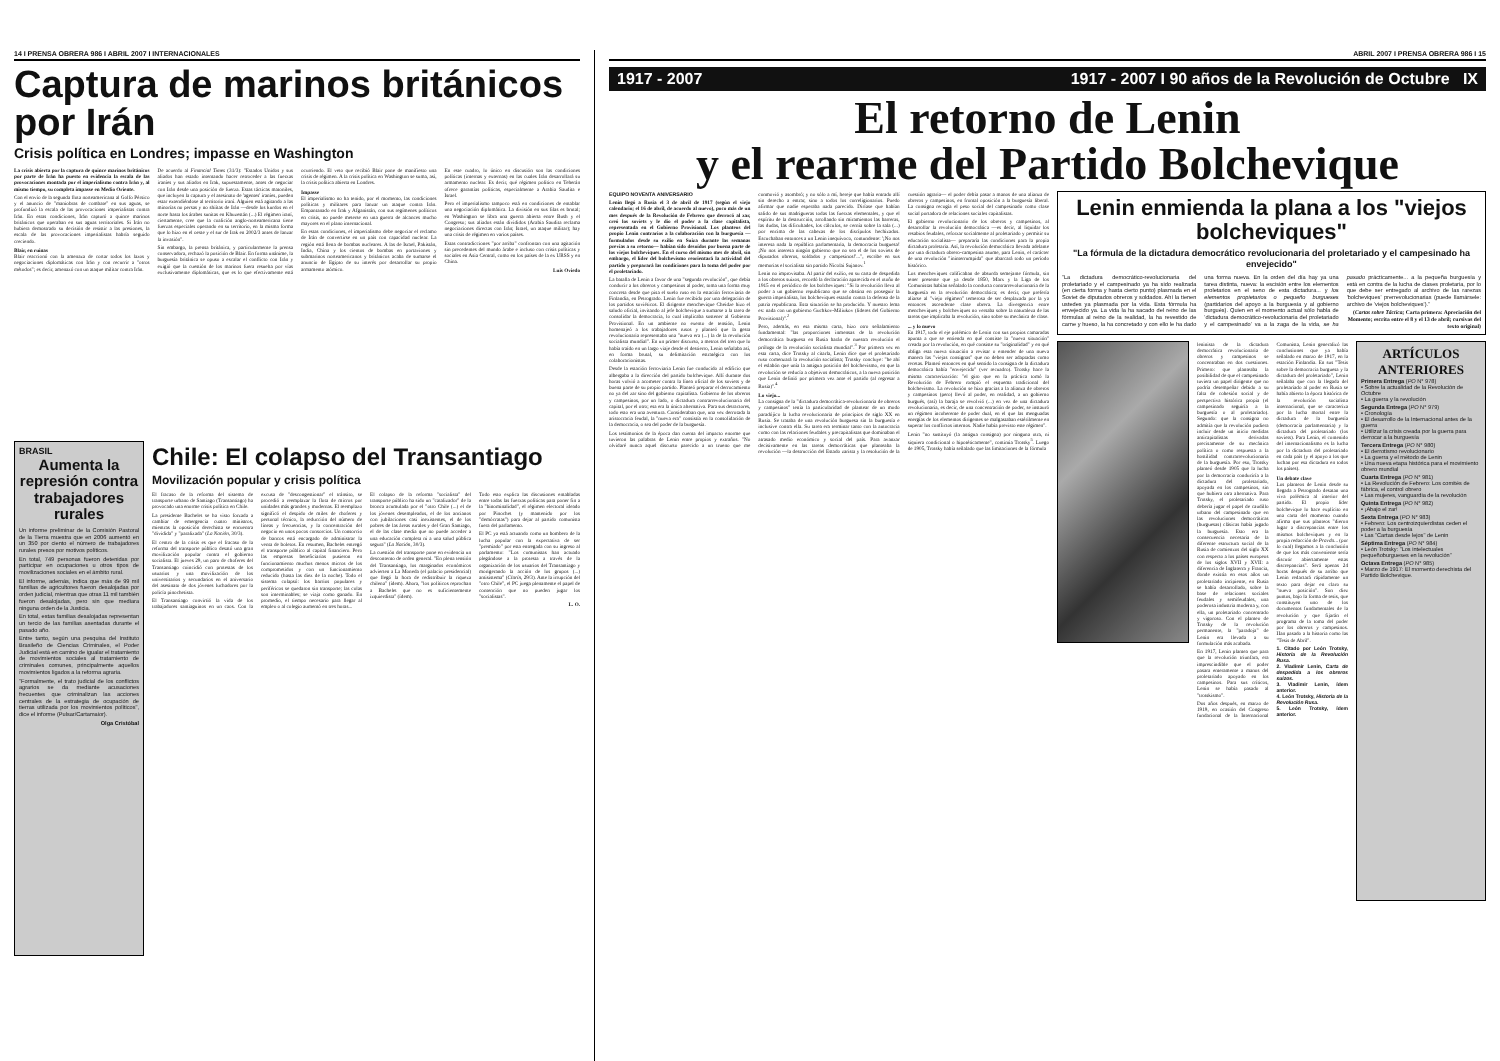14 I PRENSA OBRERA 986 I ABRIL 2007 I INTERNACIONALES
Captura de marinos británicos por Irán
Crisis política en Londres; impasse en Washington
La crisis abierta por la captura de quince marinos británicos por parte de Irán ha puesto en evidencia la escala de las provocaciones montada por el imperialismo contra Irán y, al mismo tiempo, su completa impasse en Medio Oriente.
Con el envío de la segunda flota norteamericana al Golfo Pérsico y el anuncio de "maniobras de combate" en sus aguas, se profundizó la escala de las provocaciones imperialistas contra Irán. En estas condiciones, Irán capturó a quince marinos británicos que operaban en sus aguas territoriales. Si Irán no hubiera demostrado su decisión de resistir a las presiones, la escala de las provocaciones imperialistas habría seguido creciendo.
Blair, en ruinas
Blair reaccionó con la amenaza de cortar todos los lazos y negociaciones diplomáticas con Irán y con recurrir a "otros métodos"; es decir, amenazó con un ataque militar contra Irán.
De acuerdo al Financial Times (31/3): "Estados Unidos y sus aliados han estado intentando hacer retroceder a las fuerzas iraníes y sus aliados en Irak, supuestamente, antes de negociar con Irán desde una posición de fuerza. Estas tácticas matoniles, que incluyen la captura y el asesinato de 'agentes' iraníes, pueden estar extendiéndose al territorio iraní. Alguien está agitando a las minorías no persas y no shiítas de Irán —desde los kurdos en el norte hasta los árabes sunitas en Khuzestán (...) El régimen iraní, ciertamente, cree que la coalición anglo-norteamericana tiene fuerzas especiales operando en su territorio, en la misma forma que lo hizo en el oeste y el sur de Irak en 2002/3 antes de lanzar la invasión".
Sin embargo, la prensa británica, y particularmente la prensa conservadora, rechazó la posición de Blair. En forma unánime, la burguesía británica se opuso a escalar el conflicto con Irán y exigió que la cuestión de los marinos fuera resuelta por vías exclusivamente diplomáticas, que es lo que efectivamente está ocurriendo. El veto que recibió Blair pone de manifiesto una crisis de régimen. A la crisis política en Washington se suma, así, la crisis política abierta en Londres.
Impasse
El imperialismo no ha tenido, por el momento, las condiciones políticas y militares para lanzar un ataque contra Irán. Empantanado en Irak y Afganistán, con sus regímenes políticos en crisis, no puede meterse en una guerra de alcances mucho mayores en el plano internacional.
En estas condiciones, el imperialismo debe negociar el reclamo de Irán de convertirse en un país con capacidad nuclear. La región está llena de bombas nucleares. A las de Israel, Pakistán, India, China y los cientos de bombas en portaviones y submarinos norteamericanos y británicos acaba de sumarse el anuncio de Egipto de su interés por desarrollar su propio armamento atómico.
En este cuadro, lo único en discusión son las condiciones políticas (internas y externas) en las cuales Irán desarrollará su armamento nuclear. Es decir, qué régimen político en Teherán ofrece garantías políticas, especialmente a Arabia Saudita e Israel.
Pero el imperialismo tampoco está en condiciones de entablar una negociación diplomática. La división en sus filas es brutal; en Washington se libra una guerra abierta entre Bush y el Congreso; sus aliados están divididos (Arabia Saudita reclama negociaciones directas con Irán; Israel, un ataque militar); hay una crisis de régimen en varios países.
Estas contradicciones "por arriba" confrontan con una agitación sin precedentes del mundo árabe e incluso con crisis políticas y sociales en Asia Central, como en los países de la ex URSS y en China.
Luis Oviedo
BRASIL
Aumenta la represión contra trabajadores rurales
Un informe preliminar de la Comisión Pastoral de la Tierra muestra que en 2006 aumentó en un 350 por ciento el número de trabajadores rurales presos por motivos políticos.
En total, 749 personas fueron detenidas por participar en ocupaciones u otros tipos de movilizaciones sociales en el ámbito rural.
El informe, además, indica que más de 99 mil familias de agricultores fueron desalojadas por orden judicial, mientras que otras 11 mil también fueron desalojadas, pero sin que mediara ninguna orden de la Justicia.
En total, estas familias desalojadas representan un tercio de las familias asentadas durante el pasado año.
Entre tanto, según una pesquisa del Instituto Brasileño de Ciencias Criminales, el Poder Judicial está en camino de igualar el tratamiento de movimientos sociales al tratamiento de criminales comunes, principalmente aquellos movimientos ligados a la reforma agraria.
"Formalmente, el trato judicial de los conflictos agrarios se da mediante acusaciones frecuentes que criminalizan las acciones centrales de la estrategia de ocupación de tierras utilizada por los movimientos políticos", dice el informe (Pulsar/Cartamaior).
Olga Cristóbal
Chile: El colapso del Transantiago
Movilización popular y crisis política
El fracaso de la reforma del sistema de transporte urbano de Santiago (Transantiago) ha provocado una enorme crisis política en Chile.
La presidente Bachelet se ha visto forzada a cambiar de emergencia cuatro ministros, mientras la oposición derechista se encuentra "dividida" y "paralizada" (La Nación, 30/3).
El centro de la crisis es que el fracaso de la reforma del transporte público desató una gran movilización popular contra el gobierno socialista. El jueves 29, un paro de choferes del Transantiago coincidió con protestas de los usuarios y una movilización de los universitarios y secundarios en el aniversario del asesinato de dos jóvenes luchadores por la policía pinochetista.
El Transantiago convirtió la vida de los trabajadores santiaguinos en un caos. Con la excusa de "descongestionar" el tránsito, se procedió a reemplazar la flota de micros por unidades más grandes y modernas. El reemplazo significó el despido de miles de choferes y personal técnico, la reducción del número de líneas y frecuencias, y la concentración del negocio en unos pocos consorcios. Un consorcio de bancos está encargado de administrar la venta de boletos. En resumen, Bachelet entregó el transporte público al capital financiero. Pero las empresas beneficiarias pusieron en funcionamiento muchos menos micros de los comprometidos y con un funcionamiento reducido (hasta las diez de la noche). Todo el sistema colapsó: los barrios populares y periféricos se quedaron sin transporte; las colas son interminables; se viaja como ganado. En promedio, el tiempo necesario para llegar al empleo o al colegio aumentó en tres horas...
El colapso de la reforma "socialista" del transporte público ha sido un "catalizador" de la bronca acumulada por el "otro Chile (...) el de los jóvenes desempleados, el de los ancianos con jubilaciones casi inexistentes, el de los pobres de las áreas rurales y del Gran Santiago, el de las clase media que no puede acceder a una educación completa ni a una salud pública segura" (La Nación, 30/3).
La cuestión del transporte pone en evidencia un descontento de orden general. "En plena tensión del Transantiago, los marginados económicos advierten a La Moneda (el palacio presidencial) que llegó la hora de redistribuir la riqueza chilena" (ídem). Ahora, "los políticos reprochan a Bachelet que no es suficientemente izquierdista" (ídem).
Todo esto explica las discusiones entabladas entre todas las fuerzas políticas para poner fin a la "binominalidad", el régimen electoral ideado por Pinochet (y mantenido por los "demócratas") para dejar al partido comunista fuera del parlamento.
El PC ya está actuando como un bombero de la lucha popular con la expectativa de ser "premiado" por esta entregada con su ingreso al parlamento: "Los comunistas han actuado plegándose a la protesta a través de la organización de los usuarios del Transantiago y morigerando la acción de los grupos (...) antisistema" (Clarín, 29/3). Ante la irrupción del "otro Chile", el PC juega plenamente el papel de contención que no pueden jugar los "socialistas".
L. O.
ABRIL 2007 I PRENSA OBRERA 986 I 15
1917 - 2007 1917 - 2007 I 90 años de la Revolución de Octubre IX
El retorno de Lenin
y el rearme del Partido Bolchevique
EQUIPO NOVENTA ANIVERSARIO
Lenin llegó a Rusia el 3 de abril de 1917 (según el viejo calendario; el 16 de abril, de acuerdo al nuevo), poco más de un mes después de la Revolución de Febrero que derrocó al zar, creó los soviets y le dio el poder a la clase capitalista, representada en el Gobierno Provisional. Los planteos del propio Lenin contrarios a la colaboración con la burguesía —formulados desde su exilio en Suiza durante las semanas previas a su retorno— habían sido desoídos por buena parte de los viejos bolcheviques. En el curso del mismo mes de abril, sin embargo, el líder del bolchevismo reorientará la actividad del partido y preparará las condiciones para la toma del poder por el proletariado.
La batalla de Lenin a favor de una "segunda revolución", que debía conducir a los obreros y campesinos al poder, toma una forma muy concreta desde que pisa el suelo ruso en la estación ferroviaria de Finlandia, en Petrogrado. Lenin fue recibido por una delegación de los partidos soviéticos. El dirigente menchevique Cheidze hizo el saludo oficial, invitando al jefe bolchevique a sumarse a la tarea de consolidar la democracia, lo cual implicaba sostener al Gobierno Provisional. En un ambiente no exento de tensión, Lenin homenajeó a los trabajadores rusos y planteó que la gesta revolucionaria representaba una "nueva era (...) la de la revolución socialista mundial". En un primer discurso, a metros del tren que lo había traído en un largo viaje desde el destierro, Lenin señalaba así, en forma brutal, su delimitación estratégica con los colaboracionistas.
Desde la estación ferroviaria Lenin fue conducido al edificio que albergaba a la dirección del partido bolchevique. Allí durante dos horas volvió a acometer contra la línea oficial de los soviets y de buena parte de su propio partido. Planteó preparar el derrocamiento no ya del zar sino del gobierno capitalista. Gobierno de los obreros y campesinos, por un lado, o dictadura contrarrevolucionaria del capital, por el otro; esa era la única alternativa. Para sus detractores, todo esto era una aventura. Consideraban que, una vez derrotada la aristocracia feudal, la "nueva era" consistía en la consolidación de la democracia, o sea del poder de la burguesía.
Los testimonios de la época dan cuenta del impacto enorme que tuvieron las palabras de Lenin entre propios y extraños. "No olvidaré nunca aquel discurso parecido a un trueno que me conmovió y asombró; y no sólo a mí, hereje que había entrado allí sin derecho a entrar, sino a todos los correligionarios. Puedo afirmar que nadie esperaba nada parecido. Diríase que habían salido de sus madrigueras todas las fuerzas elementales, y que el espíritu de la destrucción, arrollando sin miramientos las barreras, las dudas, las dificultades, los cálculos, se cernía sobre la sala (...) por encima de las cabezas de los discípulos hechizados. Escuchaban entonces a un Lenin inequívoco, contundente: '¡No nos interesa nada la república parlamentaria, la democracia burguesa! ¡No nos interesa ningún gobierno que no sea el de los soviets de diputados obreros, soldados y campesinos!'...", escribe en sus memorias el socialista sin partido Nicolai Sujanov.<sup>1</sup>
Lenin no improvisaba. Al partir del exilio, en su carta de despedida a los obreros suizos, recordó la declaración aparecida en el otoño de 1915 en el periódico de los bolcheviques: "Si la revolución lleva al poder a un gobierno republicano que se obstina en proseguir la guerra imperialista, los bolcheviques estarán contra la defensa de la patria republicana. Esta situación se ha producido. Y nuestro lema es: nada con un gobierno Guchkov-Miliukov (líderes del Gobierno Provisional)".<sup>2</sup>
Pero, además, en esa misma carta, hizo otro señalamiento fundamental: "las proporciones inmensas de la revolución democrática burguesa en Rusia harán de nuestra revolución el prólogo de la revolución socialista mundial".<sup>3</sup> Por primera vez en esta carta, dice Trotsky al citarla, Lenin dice que el proletariado ruso comenzará la revolución socialista; Trotsky concluye: "he ahí el eslabón que unía la antigua posición del bolchevismo, en que la revolución se reducía a objetivos democráticos, a la nueva posición que Lenin definió por primera vez ante el partido (al regresar a Rusia)".<sup>4</sup>
Lo viejo...
La consigna de la "dictadura democrática-revolucionaria de obreros y campesinos" tenía la particularidad de plantear de un modo paradójico la lucha revolucionaria de principios de siglo XX en Rusia. Se trataba de una revolución burguesa sin la burguesía e inclusive contra ella. Su tarea era terminar tanto con la autocracia como con las relaciones feudales y precapitalistas que dominaban el atrasado medio económico y social del país. Para avanzar decisivamente en las tareas democráticas que planteaba la revolución —la destrucción del Estado zarista y la resolución de la cuestión agraria— el poder debía pasar a manos de una alianza de obreros y campesinos, en frontal oposición a la burguesía liberal. La consigna recogía el peso social del campesinado como clase social portadora de relaciones sociales capitalistas.
El gobierno revolucionario de los obreros y campesinos, al desarrollar la revolución democrática —es decir, al liquidar los resabios feudales, reforzar socialmente al proletariado y permitir su educación socialista— prepararía las condiciones para la propia dictadura proletaria. Así, la revolución democrática llevada adelante por una dictadura obrero-campesina asume, para Lenin, el carácter de una revolución "ininterrumpida" que abarcará todo un período histórico.
Los mencheviques calificaban de absurda semejante fórmula, sin tener presente que ya desde 1850, Marx y la Liga de los Comunistas habían señalado la conducta contrarrevolucionaria de la burguesía en la revolución democrática; es decir, que prefería aliarse al "viejo régimen" temerosa de ser desplazada por la ya entonces ascendente clase obrera. La divergencia entre mencheviques y bolcheviques no versaba sobre la naturaleza de las tareas que implicaba la revolución, sino sobre su mecánica de clase.
... y lo nuevo
En 1917, todo el eje polémico de Lenin con sus propios camaradas apunta a que se entienda en qué consiste la "nueva situación" creada por la revolución, en qué consiste su "originalidad" y en qué obliga esta nueva situación a revisar o entender de una nueva manera las "viejas consignas" que no deben ser adaptadas como recetas. Planteó entonces en qué sentido la consigna de la dictadura democrática había "envejecido" (ver recuadro). Trotsky hace la misma caracterización: "el giro que en la práctica tomó la Revolución de Febrero rompió el esquema tradicional del bolchevismo. La revolución se hizo gracias a la alianza de obreros y campesinos (pero) llevó al poder, en realidad, a un gobierno burgués, (así) la baraja se revolvió (...) en vez de una dictadura revolucionaria, es decir, de una concentración de poder, se instauró un régimen incoherente de poder dual, en el que las menguadas energías de los elementos dirigentes se malgastaban estérilmente en superar los conflictos internos. Nadie había previsto este régimen".
Lenin "no sustituyó (la antigua consigna) por ninguna otra, ni siquiera condicional o hipotéticamente", continúa Trotsky<sup>5</sup>. Luego de 1905, Trotsky había señalado que las limitaciones de la fórmula
Lenin enmienda la plana a los "viejos bolcheviques"
"La fórmula de la dictadura democrático revolucionaria del proletariado y el campesinado ha envejecido"
"La dictadura democrático-revolucionaria del proletariado y el campesinado ya ha sido realizada (en cierta forma y hasta cierto punto) plasmada en el Soviet de diputados obreros y soldados. Ahí la tienen ustedes ya plasmada por la vida. Esta fórmula ha envejecido ya. La vida la ha sacado del reino de las fórmulas al reino de la realidad, la ha revestido de carne y hueso, la ha concretado y con ello le ha dado una forma nueva. En la orden del día hay ya una tarea distinta, nueva: la escisión entre los elementos proletarios en el seno de esta dictadura... y los elementos propietarios o pequeño burgueses (partidarios del apoyo a la burguesía y al gobierno burgués). Quien en el momento actual sólo habla de 'dictadura democrático-revolucionaria del proletariado y el campesinado' va a la zaga de la vida, se ha pasado prácticamente... a la pequeña burguesía y está en contra de la lucha de clases proletaria, por lo que debe ser entregado al archivo de las rarezas 'bolcheviques' prerrevolucionarias (puede llamársele: archivo de 'viejos bolcheviques')."
(Cartas sobre Táctica; Carta primera: Apreciación del Momento; escrita entre el 8 y el 13 de abril; cursivas del texto original)
leninista de la dictadura democrática revolucionaria de obreros y campesinos se concentraban en dos cuestiones. Primero: que planteaba la posibilidad de que el campesinado tuviera un papel dirigente que no podría desempeñar debido a su falta de cohesión social y de perspectiva histórica propia (el campesinado seguiría a la burguesía o al proletariado). Segundo: que la consigna no admitía que la revolución pudiera incluir desde un inicio medidas anticapitalistas derivadas precisamente de su mecánica política o como respuesta a la hostilidad contrarrevolucionaria de la burguesía. Por eso, Trotsky planteó desde 1905 que la lucha por la democracia conduciría a la dictadura del proletariado, apoyada en los campesinos, sin que hubiera otra alternativa. Para Trotsky, el proletariado ruso debería jugar el papel de caudillo urbano del campesinado que en las revoluciones democráticas (burguesas) clásicas había jugado la burguesía. Esto era la consecuencia necesaria de la diferente estructura social de la Rusia de comienzos del siglo XX con respecto a los países europeos de los siglos XVII y XVII: a diferencia de Inglaterra y Francia, donde existía en esos años un proletariado incipiente, en Rusia se había desarrollado, sobre la base de relaciones sociales feudales y semifeudales, una poderosa industria moderna y, con ella, un proletariado concentrado y vigoroso. Con el planteo de Trotsky de la revolución permanente, la "paradoja" de Lenin era llevada a su formulación más acabada.
En 1917, Lenin plantea que para que la revolución triunfara, era imprescindible que el poder pasara enteramente a manos del proletariado apoyado en los campesinos. Para sus críticos, Lenin se había pasado al "trotskismo".
Dos años después, en marzo de 1919, en ocasión del Congreso fundacional de la Internacional Comunista, Lenin generalizó las conclusiones que ya había señalado en marzo de 1917, en la estación Finlandia. En sus "Tesis sobre la democracia burguesa y la dictadura del proletariado", Lenin señalaba que con la llegada del proletariado al poder en Rusia se había abierto la época histórica de la revolución socialista internacional, que se caracteriza por la lucha mortal entre la dictadura de la burguesía (democracia parlamentaria) y la dictadura del proletariado (los soviets). Para Lenin, el contenido del internacionalismo es la lucha por la dictadura del proletariado en cada país (y el apoyo a los que luchan por esa dictadura en todos los países).
Un debate clave
Los planteos de Lenin desde su llegada a Petrogrado desatan una viva polémica al interior del partido. El propio líder bolchevique lo hace explícito en una carta del momento cuando afirma que sus planteos "dieron lugar a discrepancias entre los mismos bolcheviques y en la propia redacción de Pravda... (por lo cual) llegamos a la conclusión de que los más conveniente sería discutir abiertamente estas discrepancias". Será apenas 24 horas después de su arribo que Lenin redactará rápidamente un texto para dejar en claro su "nueva posición". Son diez puntos, bajo la forma de tesis, que constituyen uno de los documentos fundamentales de la revolución y que fijarán el programa de la toma del poder por los obreros y campesinos. Han pasado a la historia como las "Tesis de Abril".
1. Citado por León Trotsky, Historia de la Revolución Rusa.
2. Vladimir Lenin, Carta de despedida a los obreros suizos.
3. Vladimir Lenin, ídem anterior.
4. León Trotsky, Historia de la Revolución Rusa.
5. León Trotsky, ídem anterior.
ARTÍCULOS ANTERIORES
Primera Entrega (PO N° 978)
• Sobre la actualidad de la Revolución de Octubre
• La guerra y la revolución
Segunda Entrega (PO N° 979)
• Cronología
• El desarrollo de la Internacional antes de la guerra
• Utilizar la crisis creada por la guerra para derrocar a la burguesía
Tercera Entrega (PO N° 980)
• El derrotismo revolucionario
• La guerra y el método de Lenin
• Una nueva etapa histórica para el movimiento obrero mundial
Cuarta Entrega (PO N° 981)
• La Revolución de Febrero: Los comités de fábrica, el control obrero
• Las mujeres, vanguardia de la revolución
Quinta Entrega (PO N° 982)
• ¡Abajo el zar!
Sexta Entrega (PO N° 983)
• Febrero: Los centroizquierdistas ceden el poder a la burguesía
• Las "Cartas desde lejos" de Lenin
Séptima Entrega (PO N° 984)
• León Trotsky: "Los intelectuales pequeñoburgueses en la revolución"
Octava Entrega (PO N° 985)
• Marzo de 1917: El momento derechista del Partido Bolchevique.